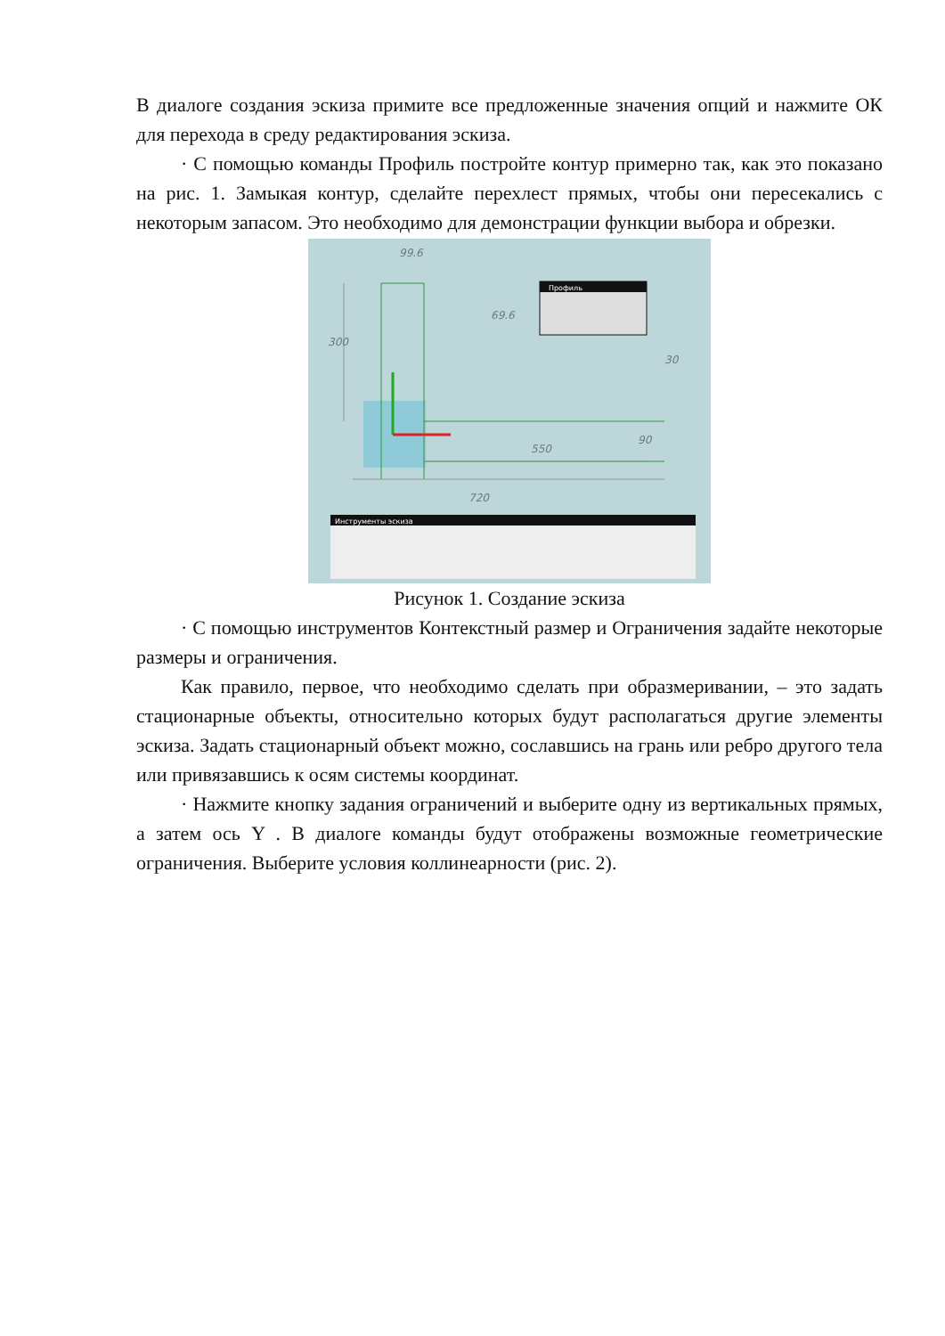В диалоге создания эскиза примите все предложенные значения опций и нажмите ОК для перехода в среду редактирования эскиза.
· С помощью команды Профиль постройте контур примерно так, как это показано на рис. 1. Замыкая контур, сделайте перехлест прямых, чтобы они пересекались с некоторым запасом. Это необходимо для демонстрации функции выбора и обрезки.
99.6
69.6
550
720
300
30
90
Профиль
Инструменты эскиза
Рисунок 1. Создание эскиза
· С помощью инструментов Контекстный размер и Ограничения задайте некоторые размеры и ограничения.
Как правило, первое, что необходимо сделать при образмеривании, – это задать стационарные объекты, относительно которых будут располагаться другие элементы эскиза. Задать стационарный объект можно, сославшись на грань или ребро другого тела или привязавшись к осям системы координат.
· Нажмите кнопку задания ограничений и выберите одну из вертикальных прямых, а затем ось Y . В диалоге команды будут отображены возможные геометрические ограничения. Выберите условия коллинеарности (рис. 2).